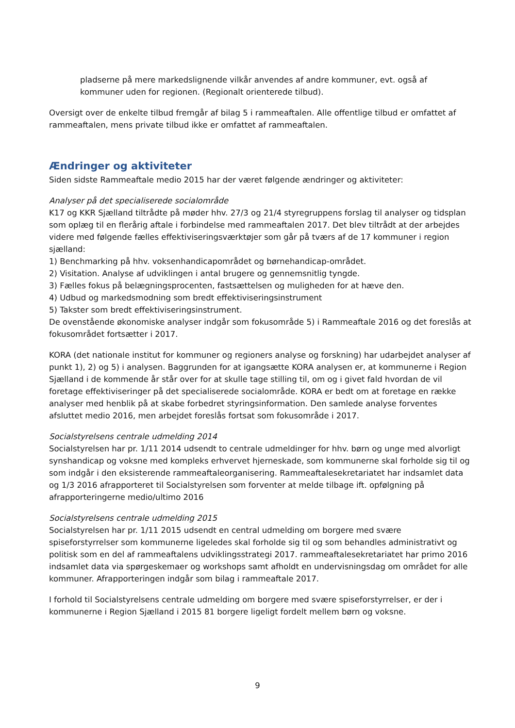pladserne på mere markedslignende vilkår anvendes af andre kommuner, evt. også af kommuner uden for regionen. (Regionalt orienterede tilbud).
Oversigt over de enkelte tilbud fremgår af bilag 5 i rammeaftalen. Alle offentlige tilbud er omfattet af rammeaftalen, mens private tilbud ikke er omfattet af rammeaftalen.
Ændringer og aktiviteter
Siden sidste Rammeaftale medio 2015 har der været følgende ændringer og aktiviteter:
Analyser på det specialiserede socialområde
K17 og KKR Sjælland tiltrådte på møder hhv. 27/3 og 21/4 styregruppens forslag til analyser og tidsplan som oplæg til en flerårig aftale i forbindelse med rammeaftalen 2017. Det blev tiltrådt at der arbejdes videre med følgende fælles effektiviseringsværktøjer som går på tværs af de 17 kommuner i region sjælland:
1) Benchmarking på hhv. voksenhandicapområdet og børnehandicap-området.
2) Visitation. Analyse af udviklingen i antal brugere og gennemsnitlig tyngde.
3) Fælles fokus på belægningsprocenten, fastsættelsen og muligheden for at hæve den.
4) Udbud og markedsmodning som bredt effektiviseringsinstrument
5) Takster som bredt effektiviseringsinstrument.
De ovenstående økonomiske analyser indgår som fokusområde 5) i Rammeaftale 2016 og det foreslås at fokusområdet fortsætter i 2017.
KORA (det nationale institut for kommuner og regioners analyse og forskning) har udarbejdet analyser af punkt 1), 2) og 5) i analysen. Baggrunden for at igangsætte KORA analysen er, at kommunerne i Region Sjælland i de kommende år står over for at skulle tage stilling til, om og i givet fald hvordan de vil foretage effektiviseringer på det specialiserede socialområde. KORA er bedt om at foretage en række analyser med henblik på at skabe forbedret styringsinformation. Den samlede analyse forventes afsluttet medio 2016, men arbejdet foreslås fortsat som fokusområde i 2017.
Socialstyrelsens centrale udmelding 2014
Socialstyrelsen har pr. 1/11 2014 udsendt to centrale udmeldinger for hhv. børn og unge med alvorligt synshandicap og voksne med kompleks erhvervet hjerneskade, som kommunerne skal forholde sig til og som indgår i den eksisterende rammeaftaleorganisering. Rammeaftalesekretariatet har indsamlet data og 1/3 2016 afrapporteret til Socialstyrelsen som forventer at melde tilbage ift. opfølgning på afrapporteringerne medio/ultimo 2016
Socialstyrelsens centrale udmelding 2015
Socialstyrelsen har pr. 1/11 2015 udsendt en central udmelding om borgere med svære spiseforstyrrelser som kommunerne ligeledes skal forholde sig til og som behandles administrativt og politisk som en del af rammeaftalens udviklingsstrategi 2017. rammeaftalesekretariatet har primo 2016 indsamlet data via spørgeskemaer og workshops samt afholdt en undervisningsdag om området for alle kommuner. Afrapporteringen indgår som bilag i rammeaftale 2017.
I forhold til Socialstyrelsens centrale udmelding om borgere med svære spiseforstyrrelser, er der i kommunerne i Region Sjælland i 2015 81 borgere ligeligt fordelt mellem børn og voksne.
9